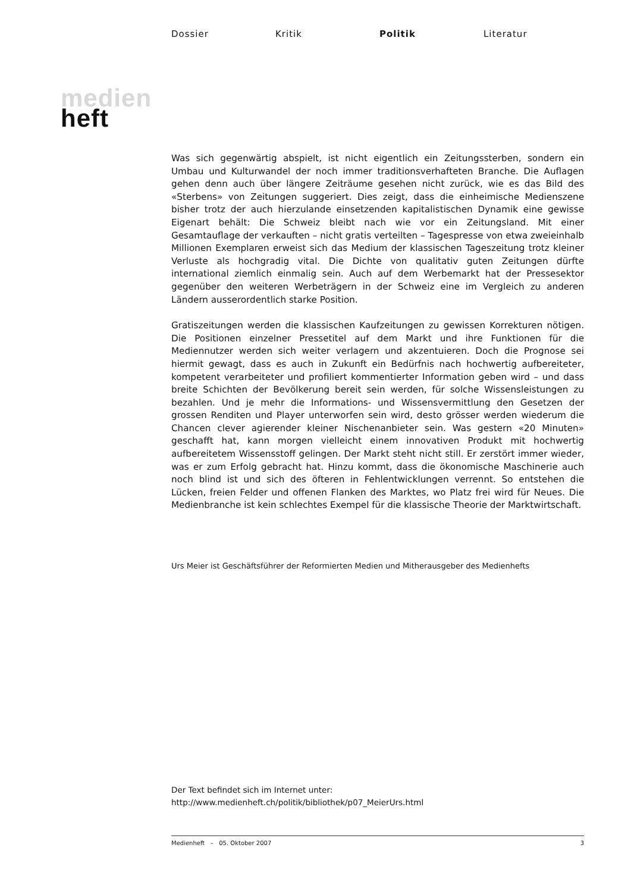Dossier Kritik Politik Literatur
medien
heft
Was sich gegenwärtig abspielt, ist nicht eigentlich ein Zeitungssterben, sondern ein Umbau und Kulturwandel der noch immer traditionsverhafteten Branche. Die Auflagen gehen denn auch über längere Zeiträume gesehen nicht zurück, wie es das Bild des «Sterbens» von Zeitungen suggeriert. Dies zeigt, dass die einheimische Medienszene bisher trotz der auch hierzulande einsetzenden kapitalistischen Dynamik eine gewisse Eigenart behält: Die Schweiz bleibt nach wie vor ein Zeitungsland. Mit einer Gesamtauflage der verkauften – nicht gratis verteilten – Tagespresse von etwa zweieinhalb Millionen Exemplaren erweist sich das Medium der klassischen Tageszeitung trotz kleiner Verluste als hochgradig vital. Die Dichte von qualitativ guten Zeitungen dürfte international ziemlich einmalig sein. Auch auf dem Werbemarkt hat der Pressesektor gegenüber den weiteren Werbeträgern in der Schweiz eine im Vergleich zu anderen Ländern ausserordentlich starke Position.
Gratiszeitungen werden die klassischen Kaufzeitungen zu gewissen Korrekturen nötigen. Die Positionen einzelner Pressetitel auf dem Markt und ihre Funktionen für die Mediennutzer werden sich weiter verlagern und akzentuieren. Doch die Prognose sei hiermit gewagt, dass es auch in Zukunft ein Bedürfnis nach hochwertig aufbereiteter, kompetent verarbeiteter und profiliert kommentierter Information geben wird – und dass breite Schichten der Bevölkerung bereit sein werden, für solche Wissensleistungen zu bezahlen. Und je mehr die Informations- und Wissensvermittlung den Gesetzen der grossen Renditen und Player unterworfen sein wird, desto grösser werden wiederum die Chancen clever agierender kleiner Nischenanbieter sein. Was gestern «20 Minuten» geschafft hat, kann morgen vielleicht einem innovativen Produkt mit hochwertig aufbereitetem Wissensstoff gelingen. Der Markt steht nicht still. Er zerstört immer wieder, was er zum Erfolg gebracht hat. Hinzu kommt, dass die ökonomische Maschinerie auch noch blind ist und sich des öfteren in Fehlentwicklungen verrennt. So entstehen die Lücken, freien Felder und offenen Flanken des Marktes, wo Platz frei wird für Neues. Die Medienbranche ist kein schlechtes Exempel für die klassische Theorie der Marktwirtschaft.
Urs Meier ist Geschäftsführer der Reformierten Medien und Mitherausgeber des Medienhefts
Der Text befindet sich im Internet unter:
http://www.medienheft.ch/politik/bibliothek/p07_MeierUrs.html
Medienheft – 05. Oktober 2007 3